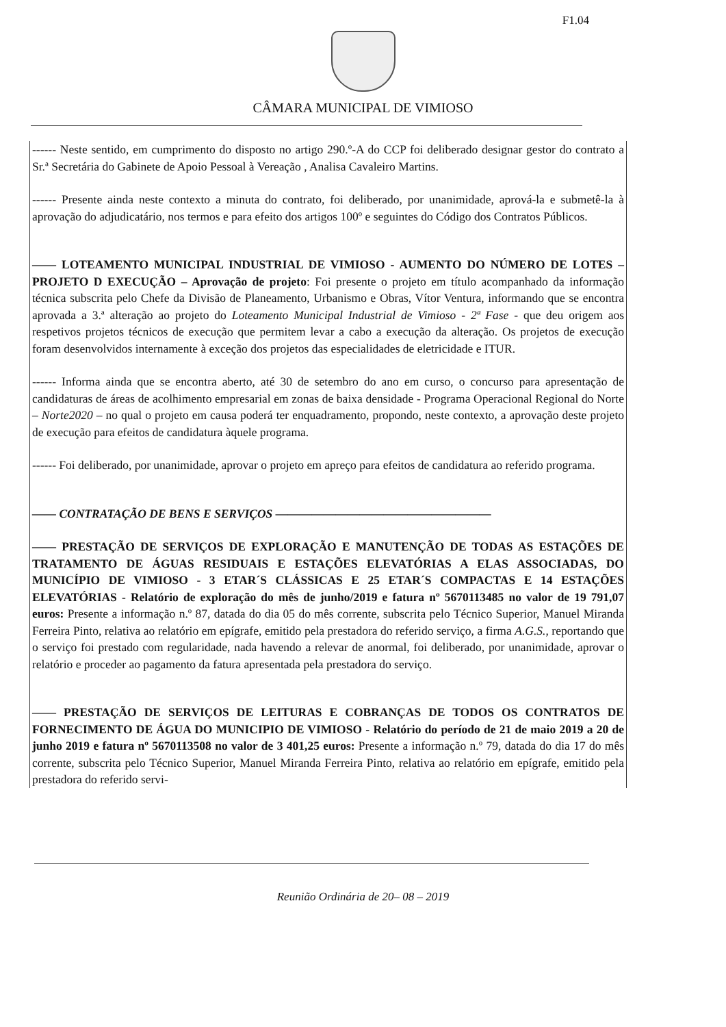F1.04
CÂMARA MUNICIPAL DE VIMIOSO
------ Neste sentido, em cumprimento do disposto no artigo 290.º-A do CCP foi deliberado designar gestor do contrato a Sr.ª Secretária do Gabinete de Apoio Pessoal à Vereação , Analisa Cavaleiro Martins.
------ Presente ainda neste contexto a minuta do contrato, foi deliberado, por unanimidade, aprová-la e submetê-la à aprovação do adjudicatário, nos termos e para efeito dos artigos 100º e seguintes do Código dos Contratos Públicos.
—— LOTEAMENTO MUNICIPAL INDUSTRIAL DE VIMIOSO - AUMENTO DO NÚMERO DE LOTES – PROJETO D EXECUÇÃO – Aprovação de projeto: Foi presente o projeto em título acompanhado da informação técnica subscrita pelo Chefe da Divisão de Planeamento, Urbanismo e Obras, Vítor Ventura, informando que se encontra aprovada a 3.ª alteração ao projeto do Loteamento Municipal Industrial de Vimioso - 2ª Fase - que deu origem aos respetivos projetos técnicos de execução que permitem levar a cabo a execução da alteração. Os projetos de execução foram desenvolvidos internamente à exceção dos projetos das especialidades de eletricidade e ITUR.
------ Informa ainda que se encontra aberto, até 30 de setembro do ano em curso, o concurso para apresentação de candidaturas de áreas de acolhimento empresarial em zonas de baixa densidade - Programa Operacional Regional do Norte – Norte2020 – no qual o projeto em causa poderá ter enquadramento, propondo, neste contexto, a aprovação deste projeto de execução para efeitos de candidatura àquele programa.
------ Foi deliberado, por unanimidade, aprovar o projeto em apreço para efeitos de candidatura ao referido programa.
—— CONTRATAÇÃO DE BENS E SERVIÇOS ——————————————————
—— PRESTAÇÃO DE SERVIÇOS DE EXPLORAÇÃO E MANUTENÇÃO DE TODAS AS ESTAÇÕES DE TRATAMENTO DE ÁGUAS RESIDUAIS E ESTAÇÕES ELEVATÓRIAS A ELAS ASSOCIADAS, DO MUNICÍPIO DE VIMIOSO - 3 ETAR´S CLÁSSICAS E 25 ETAR´S COMPACTAS E 14 ESTAÇÕES ELEVATÓRIAS - Relatório de exploração do mês de junho/2019 e fatura nº 5670113485 no valor de 19 791,07 euros: Presente a informação n.º 87, datada do dia 05 do mês corrente, subscrita pelo Técnico Superior, Manuel Miranda Ferreira Pinto, relativa ao relatório em epígrafe, emitido pela prestadora do referido serviço, a firma A.G.S., reportando que o serviço foi prestado com regularidade, nada havendo a relevar de anormal, foi deliberado, por unanimidade, aprovar o relatório e proceder ao pagamento da fatura apresentada pela prestadora do serviço.
—— PRESTAÇÃO DE SERVIÇOS DE LEITURAS E COBRANÇAS DE TODOS OS CONTRATOS DE FORNECIMENTO DE ÁGUA DO MUNICIPIO DE VIMIOSO - Relatório do período de 21 de maio 2019 a 20 de junho 2019 e fatura nº 5670113508 no valor de 3 401,25 euros: Presente a informação n.º 79, datada do dia 17 do mês corrente, subscrita pelo Técnico Superior, Manuel Miranda Ferreira Pinto, relativa ao relatório em epígrafe, emitido pela prestadora do referido servi-
Reunião Ordinária de 20– 08 – 2019